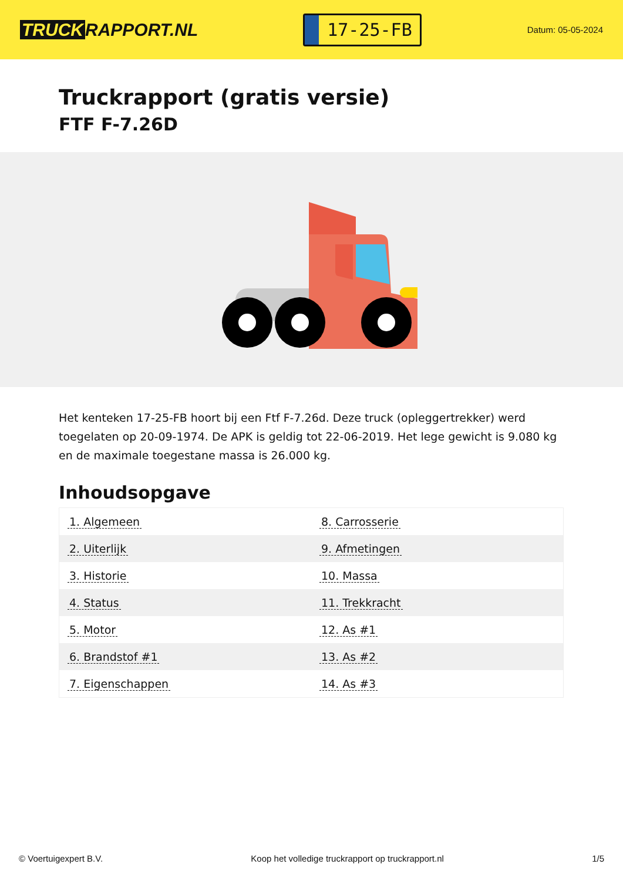TRUCK RAPPORT.NL
17-25-FB
Datum: 05-05-2024
Truckrapport (gratis versie)
FTF F-7.26D
Het kenteken 17-25-FB hoort bij een Ftf F-7.26d. Deze truck (opleggertrekker) werd toegelaten op 20-09-1974. De APK is geldig tot 22-06-2019. Het lege gewicht is 9.080 kg en de maximale toegestane massa is 26.000 kg.
Inhoudsopgave
| 1. Algemeen | 8. Carrosserie |
| 2. Uiterlijk | 9. Afmetingen |
| 3. Historie | 10. Massa |
| 4. Status | 11. Trekkracht |
| 5. Motor | 12. As #1 |
| 6. Brandstof #1 | 13. As #2 |
| 7. Eigenschappen | 14. As #3 |
© Voertuigexpert B.V. Koop het volledige truckrapport op truckrapport.nl 1/5